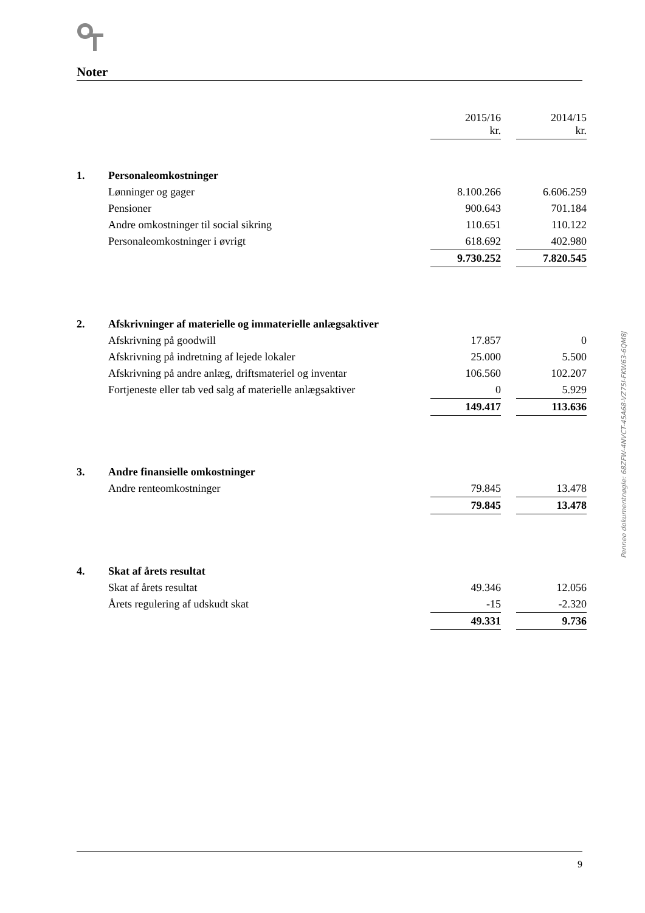Noter
| | | 2015/16 kr. | | 2014/15 kr. |
| 1. | Personaleomkostninger | | | |
| | Lønninger og gager | 8.100.266 | | 6.606.259 |
| | Pensioner | 900.643 | | 701.184 |
| | Andre omkostninger til social sikring | 110.651 | | 110.122 |
| | Personaleomkostninger i øvrigt | 618.692 | | 402.980 |
| | | 9.730.252 | | 7.820.545 |
| 2. | Afskrivninger af materielle og immaterielle anlægsaktiver | | | |
| | Afskrivning på goodwill | 17.857 | | 0 |
| | Afskrivning på indretning af lejede lokaler | 25.000 | | 5.500 |
| | Afskrivning på andre anlæg, driftsmateriel og inventar | 106.560 | | 102.207 |
| | Fortjeneste eller tab ved salg af materielle anlægsaktiver | 0 | | 5.929 |
| | | 149.417 | | 113.636 |
| 3. | Andre finansielle omkostninger | | | |
| | Andre renteomkostninger | 79.845 | | 13.478 |
| | | 79.845 | | 13.478 |
| 4. | Skat af årets resultat | | | |
| | Skat af årets resultat | 49.346 | | 12.056 |
| | Årets regulering af udskudt skat | -15 | | -2.320 |
| | | 49.331 | | 9.736 |
Penneo dokumentnøgle: 68ZFW-4NVCT-45A68-VZ75I-FKW63-6QM8J
9